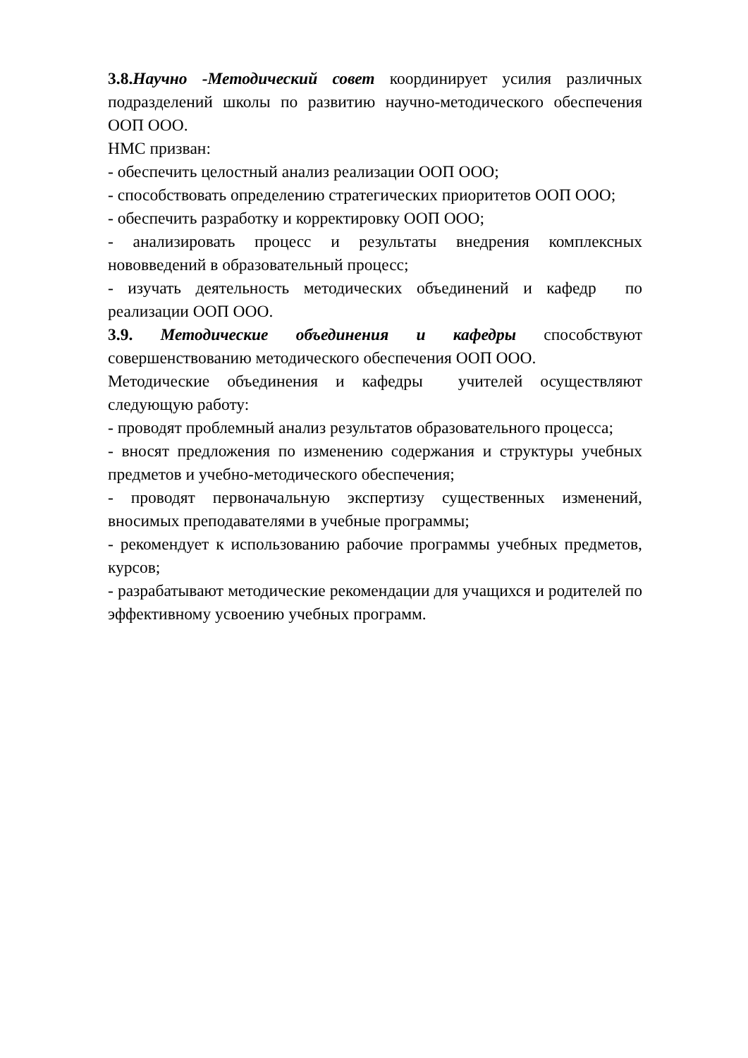3.8.Научно -Методический совет координирует усилия различных подразделений школы по развитию научно-методического обеспечения ООП ООО.
НМС призван:
- обеспечить целостный анализ реализации ООП ООО;
- способствовать определению стратегических приоритетов ООП ООО;
- обеспечить разработку и корректировку ООП ООО;
- анализировать процесс и результаты внедрения комплексных нововведений в образовательный процесс;
- изучать деятельность методических объединений и кафедр по реализации ООП ООО.
3.9. Методические объединения и кафедры способствуют совершенствованию методического обеспечения ООП ООО.
Методические объединения и кафедры учителей осуществляют следующую работу:
- проводят проблемный анализ результатов образовательного процесса;
- вносят предложения по изменению содержания и структуры учебных предметов и учебно-методического обеспечения;
- проводят первоначальную экспертизу существенных изменений, вносимых преподавателями в учебные программы;
- рекомендует к использованию рабочие программы учебных предметов, курсов;
- разрабатывают методические рекомендации для учащихся и родителей по эффективному усвоению учебных программ.